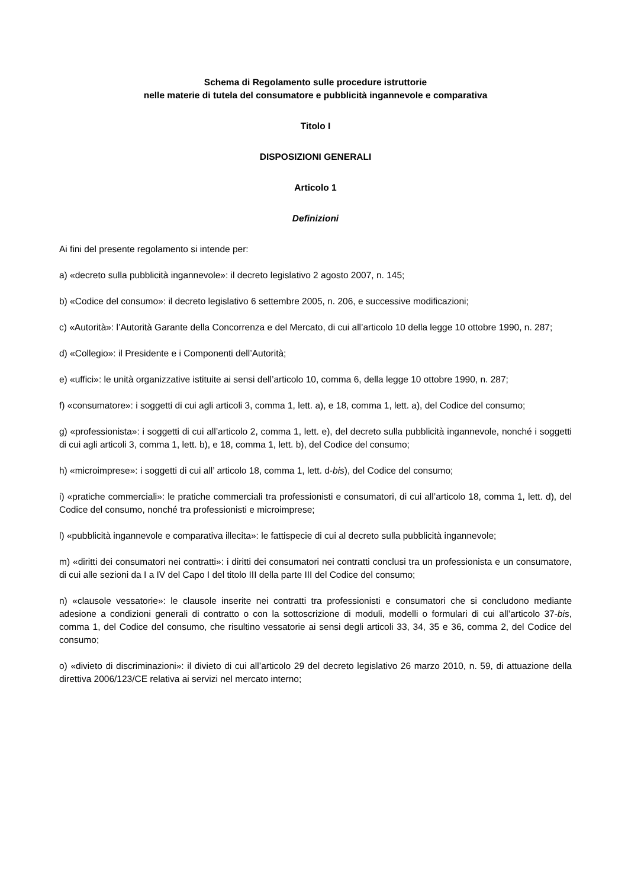Schema di Regolamento sulle procedure istruttorie
nelle materie di tutela del consumatore e pubblicità ingannevole e comparativa
Titolo I
DISPOSIZIONI GENERALI
Articolo 1
Definizioni
Ai fini del presente regolamento si intende per:
a) «decreto sulla pubblicità ingannevole»: il decreto legislativo 2 agosto 2007, n. 145;
b) «Codice del consumo»: il decreto legislativo 6 settembre 2005, n. 206, e successive modificazioni;
c) «Autorità»: l’Autorità Garante della Concorrenza e del Mercato, di cui all’articolo 10 della legge 10 ottobre 1990, n. 287;
d) «Collegio»: il Presidente e i Componenti dell’Autorità;
e) «uffici»: le unità organizzative istituite ai sensi dell’articolo 10, comma 6, della legge 10 ottobre 1990, n. 287;
f) «consumatore»: i soggetti di cui agli articoli 3, comma 1, lett. a), e 18, comma 1, lett. a), del Codice del consumo;
g) «professionista»: i soggetti di cui all’articolo 2, comma 1, lett. e), del decreto sulla pubblicità ingannevole, nonché i soggetti di cui agli articoli 3, comma 1, lett. b), e 18, comma 1, lett. b), del Codice del consumo;
h) «microimprese»: i soggetti di cui all’ articolo 18, comma 1, lett. d-bis), del Codice del consumo;
i) «pratiche commerciali»: le pratiche commerciali tra professionisti e consumatori, di cui all’articolo 18, comma 1, lett. d), del Codice del consumo, nonché tra professionisti e microimprese;
l) «pubblicità ingannevole e comparativa illecita»: le fattispecie di cui al decreto sulla pubblicità ingannevole;
m) «diritti dei consumatori nei contratti»: i diritti dei consumatori nei contratti conclusi tra un professionista e un consumatore, di cui alle sezioni da I a IV del Capo I del titolo III della parte III del Codice del consumo;
n) «clausole vessatorie»: le clausole inserite nei contratti tra professionisti e consumatori che si concludono mediante adesione a condizioni generali di contratto o con la sottoscrizione di moduli, modelli o formulari di cui all’articolo 37-bis, comma 1, del Codice del consumo, che risultino vessatorie ai sensi degli articoli 33, 34, 35 e 36, comma 2, del Codice del consumo;
o) «divieto di discriminazioni»: il divieto di cui all’articolo 29 del decreto legislativo 26 marzo 2010, n. 59, di attuazione della direttiva 2006/123/CE relativa ai servizi nel mercato interno;